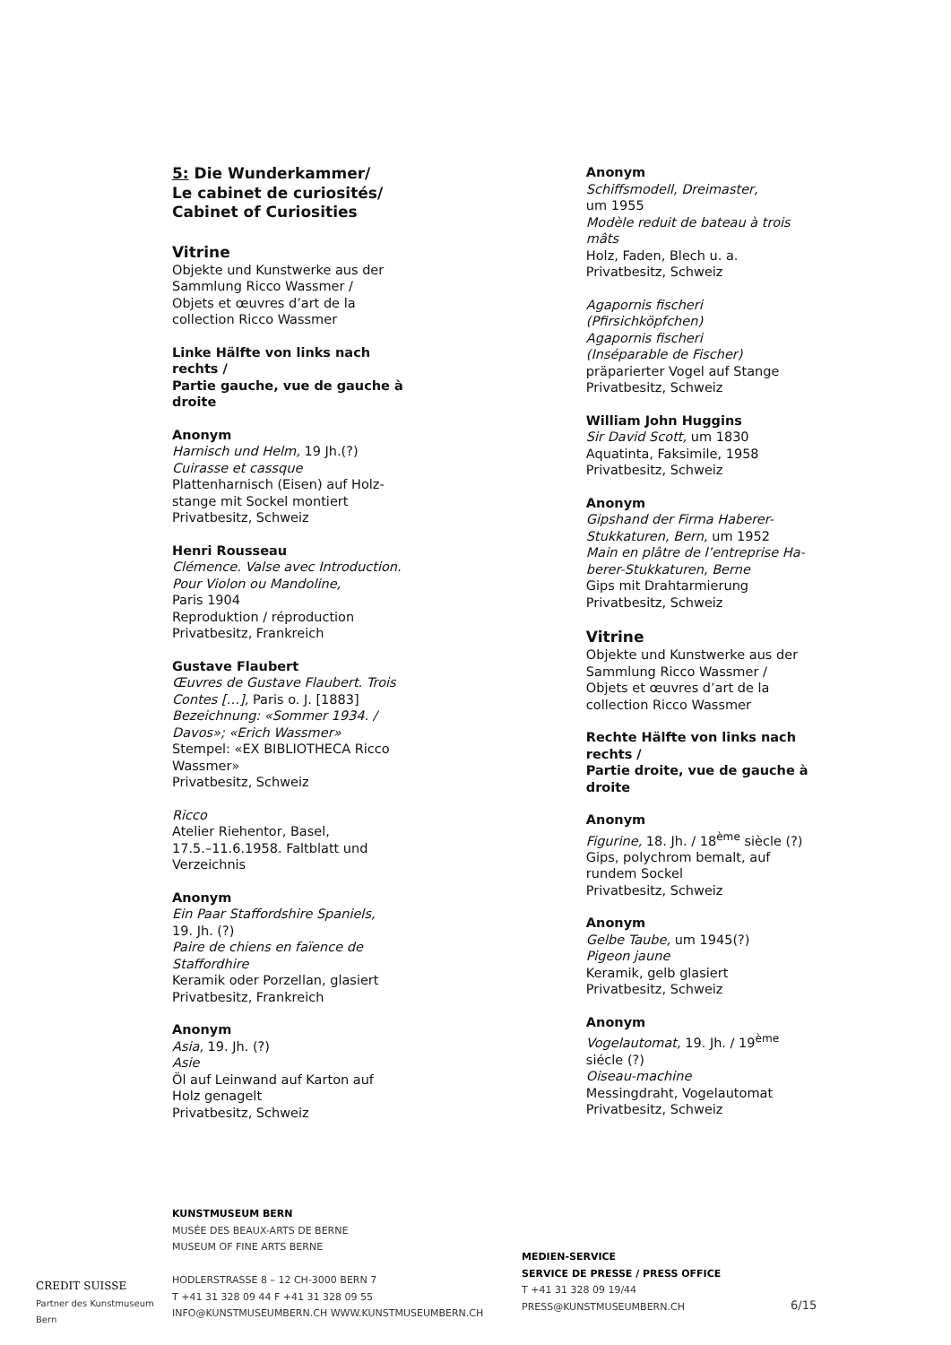5: Die Wunderkammer/
Le cabinet de curiosités/
Cabinet of Curiosities
Vitrine
Objekte und Kunstwerke aus der
Sammlung Ricco Wassmer /
Objets et œuvres d’art de la
collection Ricco Wassmer
Linke Hälfte von links nach
rechts /
Partie gauche, vue de gauche à
droite
Anonym
Harnisch und Helm, 19 Jh.(?)
Cuirasse et cassque
Plattenharnisch (Eisen) auf Holz-
stange mit Sockel montiert
Privatbesitz, Schweiz
Henri Rousseau
Clémence. Valse avec Introduction.
Pour Violon ou Mandoline,
Paris 1904
Reproduktion / réproduction
Privatbesitz, Frankreich
Gustave Flaubert
Œuvres de Gustave Flaubert. Trois
Contes […], Paris o. J. [1883]
Bezeichnung: «Sommer 1934. /
Davos»; «Erich Wassmer»
Stempel: «EX BIBLIOTHECA Ricco
Wassmer»
Privatbesitz, Schweiz
Ricco
Atelier Riehentor, Basel,
17.5.–11.6.1958. Faltblatt und
Verzeichnis
Anonym
Ein Paar Staffordshire Spaniels,
19. Jh. (?)
Paire de chiens en faïence de
Staffordhire
Keramik oder Porzellan, glasiert
Privatbesitz, Frankreich
Anonym
Asia, 19. Jh. (?)
Asie
Öl auf Leinwand auf Karton auf
Holz genagelt
Privatbesitz, Schweiz
Anonym
Schiffsmodell, Dreimaster,
um 1955
Modèle reduit de bateau à trois
mâts
Holz, Faden, Blech u. a.
Privatbesitz, Schweiz
Agapornis fischeri
(Pfirsichköpfchen)
Agapornis fischeri
(Inséparable de Fischer)
präparierter Vogel auf Stange
Privatbesitz, Schweiz
William John Huggins
Sir David Scott, um 1830
Aquatinta, Faksimile, 1958
Privatbesitz, Schweiz
Anonym
Gipshand der Firma Haberer-
Stukkaturen, Bern, um 1952
Main en plâtre de l’entreprise Ha-
berer-Stukkaturen, Berne
Gips mit Drahtarmierung
Privatbesitz, Schweiz
Vitrine
Objekte und Kunstwerke aus der
Sammlung Ricco Wassmer /
Objets et œuvres d’art de la
collection Ricco Wassmer
Rechte Hälfte von links nach
rechts /
Partie droite, vue de gauche à
droite
Anonym
Figurine, 18. Jh. / 18<sup>ème</sup> siècle (?)
Gips, polychrom bemalt, auf
rundem Sockel
Privatbesitz, Schweiz
Anonym
Gelbe Taube, um 1945(?)
Pigeon jaune
Keramik, gelb glasiert
Privatbesitz, Schweiz
Anonym
Vogelautomat, 19. Jh. / 19<sup>ème</sup>
siécle (?)
Oiseau-machine
Messingdraht, Vogelautomat
Privatbesitz, Schweiz
CREDIT SUISSE
Partner des Kunstmuseum Bern
KUNSTMUSEUM BERN
MUSÉE DES BEAUX-ARTS DE BERNE
MUSEUM OF FINE ARTS BERNE
HODLERSTRASSE 8 – 12 CH-3000 BERN 7
T +41 31 328 09 44 F +41 31 328 09 55
INFO@KUNSTMUSEUMBERN.CH WWW.KUNSTMUSEUMBERN.CH
MEDIEN-SERVICE
SERVICE DE PRESSE / PRESS OFFICE
T +41 31 328 09 19/44
PRESS@KUNSTMUSEUMBERN.CH
6/15